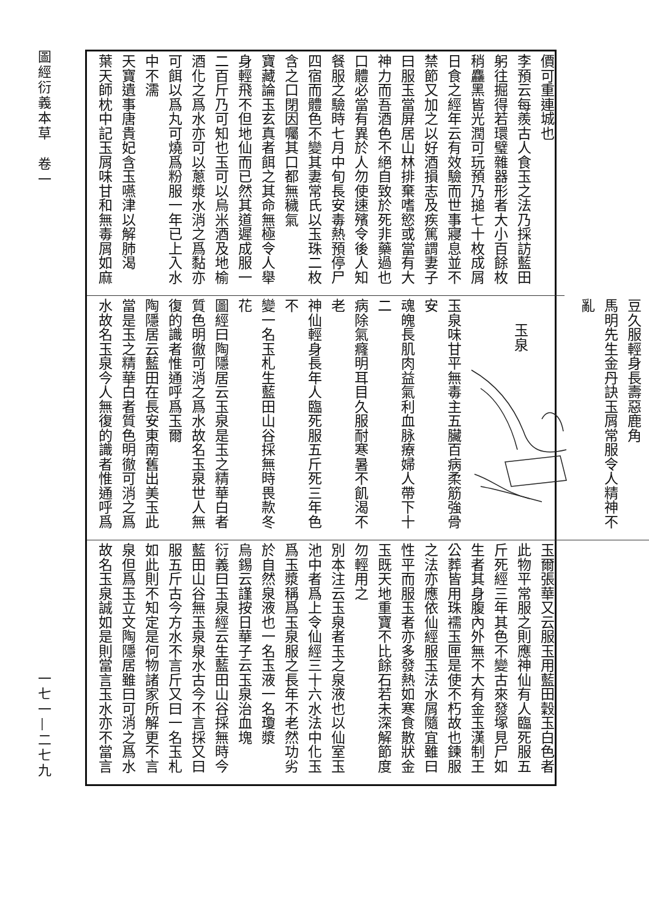圖經衍義本草　卷一
一七一—二七九
價可重連城也
李預云每羨古人食玉之法乃採訪藍田
躬往掘得若環璧雜器形者大小百餘枚
稍麤黑皆光潤可玩預乃搥七十枚成屑
日食之經年云有效驗而世事寢息並不
禁節又加之以好酒損志及疾篤謂妻子
曰服玉當屏居山林排棄嗜慾或當有大
神力而吾酒色不絕自致於死非藥過也
口體必當有異於人勿使速殯令後人知
餐服之驗時七月中旬長安毒熱預停尸
四宿而體色不變其妻常氏以玉珠二枚
含之口閉因囑其口都無穢氣
寶藏論玉玄真者餌之其命無極令人舉
身輕飛不但地仙而已然其道遲成服一
二百斤乃可知也玉可以烏米酒及地榆
酒化之爲水亦可以蔥漿水消之爲黏亦
可餌以爲丸可燒爲粉服一年已上入水
中不濡
天寶遺事唐貴妃含玉嚥津以解肺渴
葉天師枕中記玉屑味甘和無毒屑如麻
豆久服輕身長壽惡鹿角
馬明先生金丹訣玉屑常服令人精神不
亂
玉泉
玉泉味甘平無毒主五臟百病柔筋強骨安
魂魄長肌肉益氣利血脉療婦人帶下十二
病除氣癃明耳目久服耐寒暑不飢渴不老
神仙輕身長年人臨死服五斤死三年色不
變一名玉札生藍田山谷採無時畏款冬花
圖經曰陶隱居云玉泉是玉之精華白者
質色明徹可消之爲水故名玉泉世人無
復的識者惟通呼爲玉爾
陶隱居云藍田在長安東南舊出美玉此
當是玉之精華白者質色明徹可消之爲
水故名玉泉今人無復的識者惟通呼爲
玉爾張華又云服玉用藍田穀玉白色者
此物平常服之則應神仙有人臨死服五
斤死經三年其色不變古來發塚見尸如
生者其身腹內外無不大有金玉漢制王
公葬皆用珠襦玉匣是使不朽故也鍊服
之法亦應依仙經服玉法水屑隨宜雖曰
性平而服玉者亦多發熱如寒食散狀金
玉既天地重寶不比餘石若未深解節度
勿輕用之
別本注云玉泉者玉之泉液也以仙室玉
池中者爲上令仙經三十六水法中化玉
爲玉漿稱爲玉泉服之長年不老然功劣
於自然泉液也一名玉液一名瓊漿
烏錫云謹按日華子云玉泉治血塊
衍義曰玉泉經云生藍田山谷採無時今
藍田山谷無玉泉泉水古今不言採又曰
服五斤古今方水不言斤又曰一名玉札
如此則不知定是何物諸家所解更不言
泉但爲玉立文陶隱居雖曰可消之爲水
故名玉泉誠如是則當言玉水亦不當言